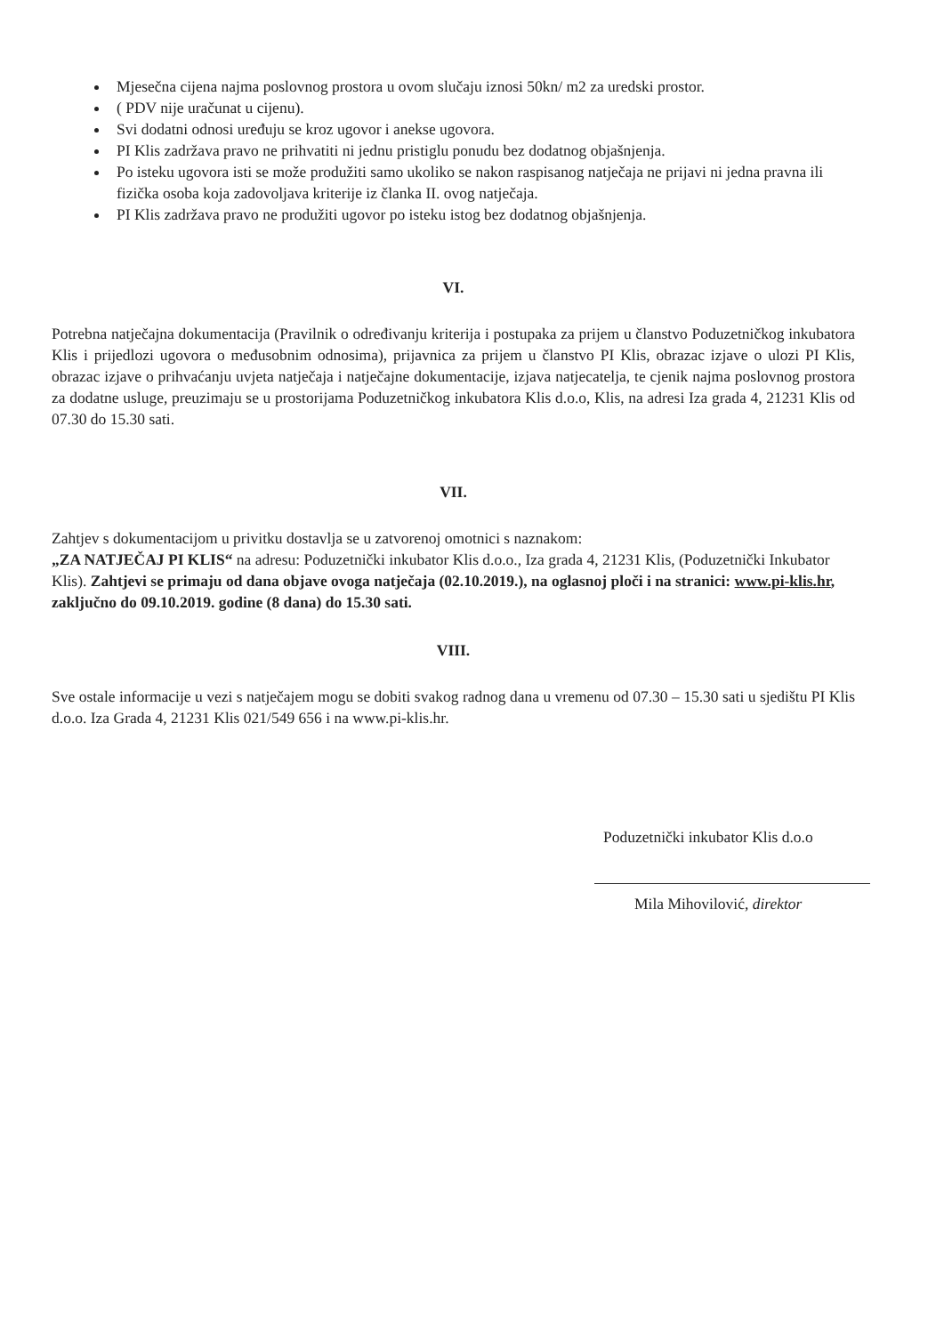Mjesečna cijena najma poslovnog prostora u ovom slučaju iznosi 50kn/ m2 za uredski prostor.
( PDV nije uračunat u cijenu).
Svi dodatni odnosi uređuju se kroz ugovor i anekse ugovora.
PI Klis zadržava pravo ne prihvatiti ni jednu pristiglu ponudu bez dodatnog objašnjenja.
Po isteku ugovora isti se može produžiti samo ukoliko se nakon raspisanog natječaja ne prijavi ni jedna pravna ili fizička osoba koja zadovoljava kriterije iz članka II. ovog natječaja.
PI Klis zadržava pravo ne produžiti ugovor po isteku istog bez dodatnog objašnjenja.
VI.
Potrebna natječajna dokumentacija (Pravilnik o određivanju kriterija i postupaka za prijem u članstvo Poduzetničkog inkubatora Klis i prijedlozi ugovora o međusobnim odnosima), prijavnica za prijem u članstvo PI Klis, obrazac izjave o ulozi PI Klis, obrazac izjave o prihvaćanju uvjeta natječaja i natječajne dokumentacije, izjava natjecatelja, te cjenik najma poslovnog prostora za dodatne usluge, preuzimaju se u prostorijama Poduzetničkog inkubatora Klis d.o.o, Klis, na adresi Iza grada 4, 21231 Klis od 07.30 do 15.30 sati.
VII.
Zahtjev s dokumentacijom u privitku dostavlja se u zatvorenoj omotnici s naznakom:
„ZA NATJEČAJ PI KLIS“ na adresu: Poduzetnički inkubator Klis d.o.o., Iza grada 4, 21231 Klis, (Poduzetnički Inkubator Klis). Zahtjevi se primaju od dana objave ovoga natječaja (02.10.2019.), na oglasnoj ploči i na stranici: www.pi-klis.hr, zaključno do 09.10.2019. godine (8 dana) do 15.30 sati.
VIII.
Sve ostale informacije u vezi s natječajem mogu se dobiti svakog radnog dana u vremenu od 07.30 – 15.30 sati u sjedištu PI Klis d.o.o. Iza Grada 4, 21231 Klis 021/549 656 i na www.pi-klis.hr.
Poduzetnički inkubator Klis d.o.o
Mila Mihovilović, direktor